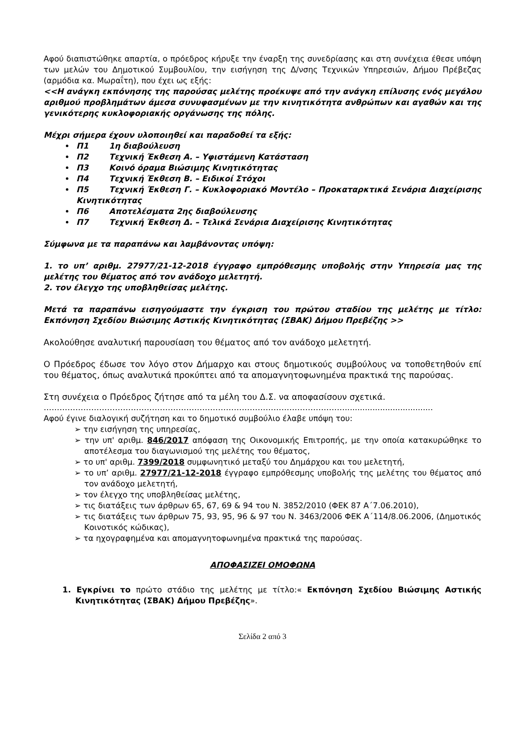Αφού διαπιστώθηκε απαρτία, ο πρόεδρος κήρυξε την έναρξη της συνεδρίασης και στη συνέχεια έθεσε υπόψη των μελών του Δημοτικού Συμβουλίου, την εισήγηση της Δ/νσης Τεχνικών Υπηρεσιών, Δήμου Πρέβεζας (αρμόδια κα. Μωραΐτη), που έχει ως εξής:
<<Η ανάγκη εκπόνησης της παρούσας μελέτης προέκυψε από την ανάγκη επίλυσης ενός μεγάλου αριθμού προβλημάτων άμεσα συνυφασμένων με την κινητικότητα ανθρώπων και αγαθών και της γενικότερης κυκλοφοριακής οργάνωσης της πόλης.
Μέχρι σήμερα έχουν υλοποιηθεί και παραδοθεί τα εξής:
Π1 1η διαβούλευση
Π2 Τεχνική Έκθεση Α. – Υφιστάμενη Κατάσταση
Π3 Κοινό όραμα Βιώσιμης Κινητικότητας
Π4 Τεχνική Έκθεση Β. – Ειδικοί Στόχοι
Π5 Τεχνική Έκθεση Γ. – Κυκλοφοριακό Μοντέλο – Προκαταρκτικά Σενάρια Διαχείρισης Κινητικότητας
Π6 Αποτελέσματα 2ης διαβούλευσης
Π7 Τεχνική Έκθεση Δ. – Τελικά Σενάρια Διαχείρισης Κινητικότητας
Σύμφωνα με τα παραπάνω και λαμβάνοντας υπόψη:
1. το υπ’ αριθμ. 27977/21-12-2018 έγγραφο εμπρόθεσμης υποβολής στην Υπηρεσία μας της μελέτης του θέματος από τον ανάδοχο μελετητή.
2. τον έλεγχο της υποβληθείσας μελέτης.
Μετά τα παραπάνω εισηγούμαστε την έγκριση του πρώτου σταδίου της μελέτης με τίτλο: Εκπόνηση Σχεδίου Βιώσιμης Αστικής Κινητικότητας (ΣΒΑΚ) Δήμου Πρεβέζης >>
Ακολούθησε αναλυτική παρουσίαση του θέματος από τον ανάδοχο μελετητή.
Ο Πρόεδρος έδωσε τον λόγο στον Δήμαρχο και στους δημοτικούς συμβούλους να τοποθετηθούν επί του θέματος, όπως αναλυτικά προκύπτει από τα απομαγνητοφωνημένα πρακτικά της παρούσας.
Στη συνέχεια ο Πρόεδρος ζήτησε από τα μέλη του Δ.Σ. να αποφασίσουν σχετικά.
……………………………………………………………………………………………………...................................
Αφού έγινε διαλογική συζήτηση και το δημοτικό συμβούλιο έλαβε υπόψη του:
➢ την εισήγηση της υπηρεσίας,
➢ την υπ' αριθμ. 846/2017 απόφαση της Οικονομικής Επιτροπής, με την οποία κατακυρώθηκε το αποτέλεσμα του διαγωνισμού της μελέτης του θέματος,
➢ το υπ' αριθμ. 7399/2018 συμφωνητικό μεταξύ του Δημάρχου και του μελετητή,
➢ το υπ’ αριθμ. 27977/21-12-2018 έγγραφο εμπρόθεσμης υποβολής της μελέτης του θέματος από τον ανάδοχο μελετητή,
➢ τον έλεγχο της υποβληθείσας μελέτης,
➢ τις διατάξεις των άρθρων 65, 67, 69 & 94 του Ν. 3852/2010 (ΦΕΚ 87 Α΄7.06.2010),
➢ τις διατάξεις των άρθρων 75, 93, 95, 96 & 97 του Ν. 3463/2006 ΦΕΚ Α΄114/8.06.2006, (Δημοτικός Κοινοτικός κώδικας),
➢ τα ηχογραφημένα και απομαγνητοφωνημένα πρακτικά της παρούσας.
ΑΠΟΦΑΣΙΖΕΙ ΟΜΟΦΩΝΑ
1. Εγκρίνει το πρώτο στάδιο της μελέτης με τίτλο:« Εκπόνηση Σχεδίου Βιώσιμης Αστικής Κινητικότητας (ΣΒΑΚ) Δήμου Πρεβέζης».
Σελίδα 2 από 3